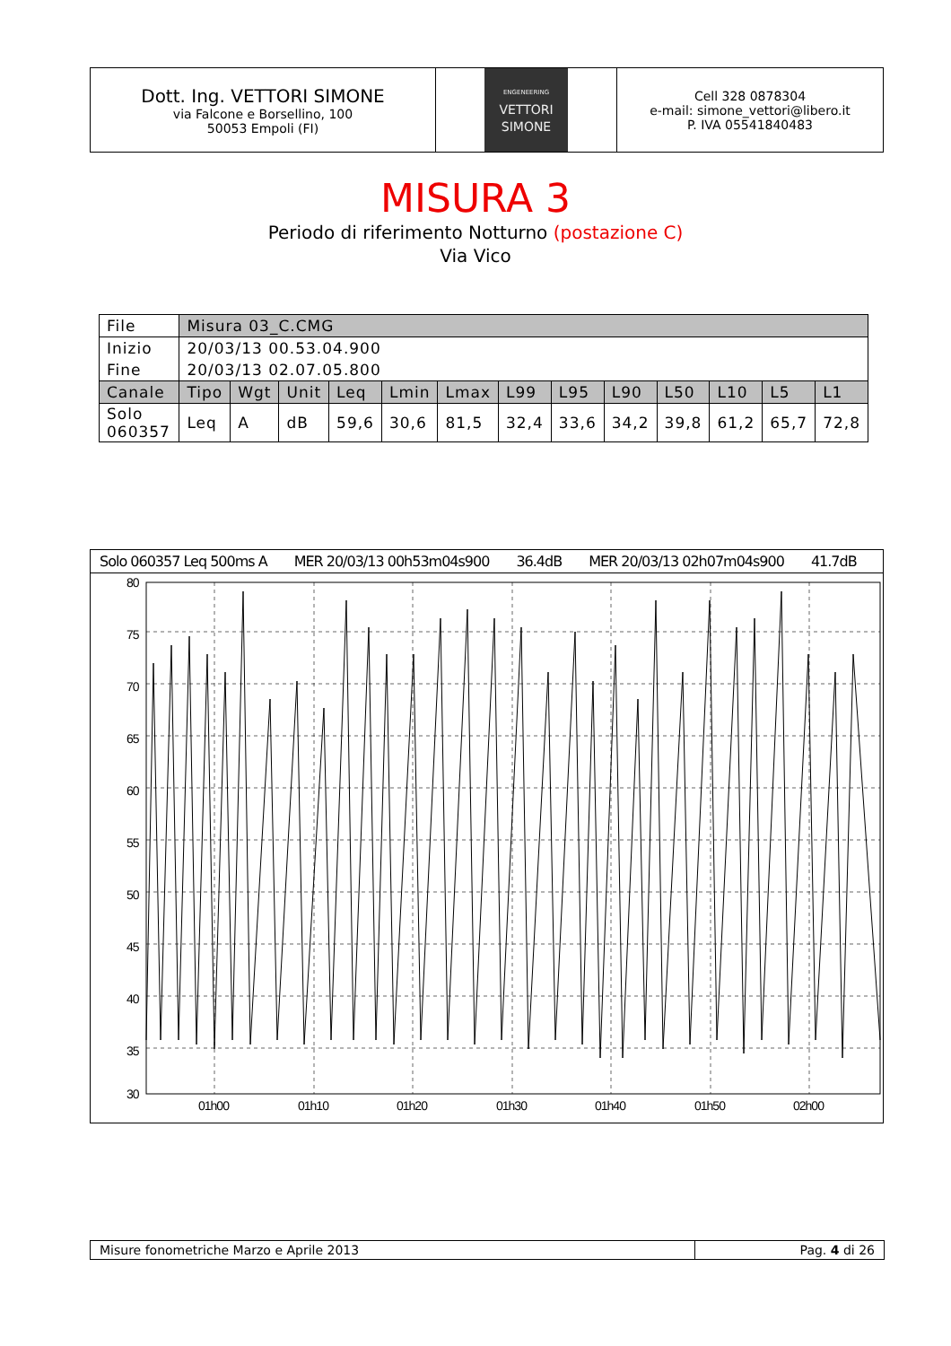Dott. Ing. VETTORI SIMONE
via Falcone e Borsellino, 100
50053 Empoli (FI)
ENGENEERING
VETTORI
SIMONE
Cell 328 0878304
e-mail: simone_vettori@libero.it
P. IVA 05541840483
MISURA 3
Periodo di riferimento Notturno (postazione C)
Via Vico
| File | Misura 03_C.CMG | | | | | | | | | | | | |
| Inizio | 20/03/13 00.53.04.900 | | | | | | | | | | | | |
| Fine | 20/03/13 02.07.05.800 | | | | | | | | | | | | |
| Canale | Tipo | Wgt | Unit | Leq | Lmin | Lmax | L99 | L95 | L90 | L50 | L10 | L5 | L1 |
| Solo 060357 | Leq | A | dB | 59,6 | 30,6 | 81,5 | 32,4 | 33,6 | 34,2 | 39,8 | 61,2 | 65,7 | 72,8 |
Solo 060357 Leq 500ms A MER 20/03/13 00h53m04s900 36.4dB MER 20/03/13 02h07m04s900 41.7dB
80
75
70
65
60
55
50
45
40
35
30
01h00
01h10
01h20
01h30
01h40
01h50
02h00
Misure fonometriche Marzo e Aprile 2013
Pag. 4 di 26